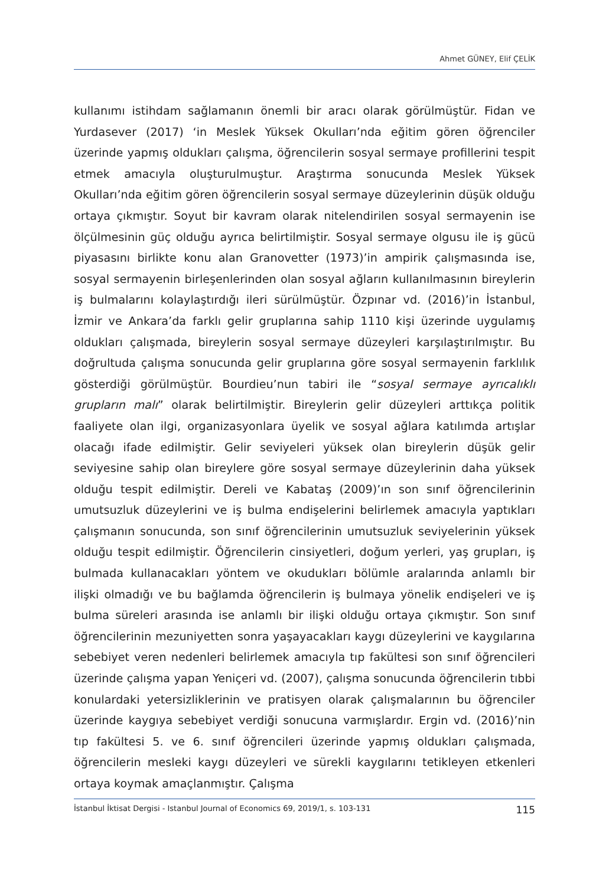Ahmet GÜNEY, Elif ÇELİK
kullanımı istihdam sağlamanın önemli bir aracı olarak görülmüştür. Fidan ve Yurdasever (2017) ‘in Meslek Yüksek Okulları’nda eğitim gören öğrenciler üzerinde yapmış oldukları çalışma, öğrencilerin sosyal sermaye profillerini tespit etmek amacıyla oluşturulmuştur. Araştırma sonucunda Meslek Yüksek Okulları’nda eğitim gören öğrencilerin sosyal sermaye düzeylerinin düşük olduğu ortaya çıkmıştır. Soyut bir kavram olarak nitelendirilen sosyal sermayenin ise ölçülmesinin güç olduğu ayrıca belirtilmiştir. Sosyal sermaye olgusu ile iş gücü piyasasını birlikte konu alan Granovetter (1973)’in ampirik çalışmasında ise, sosyal sermayenin birleşenlerinden olan sosyal ağların kullanılmasının bireylerin iş bulmalarını kolaylaştırdığı ileri sürülmüştür. Özpınar vd. (2016)’in İstanbul, İzmir ve Ankara’da farklı gelir gruplarına sahip 1110 kişi üzerinde uygulamış oldukları çalışmada, bireylerin sosyal sermaye düzeyleri karşılaştırılmıştır. Bu doğrultuda çalışma sonucunda gelir gruplarına göre sosyal sermayenin farklılık gösterdiği görülmüştür. Bourdieu’nun tabiri ile “sosyal sermaye ayrıcalıklı grupların malı” olarak belirtilmiştir. Bireylerin gelir düzeyleri arttıkça politik faaliyete olan ilgi, organizasyonlara üyelik ve sosyal ağlara katılımda artışlar olacağı ifade edilmiştir. Gelir seviyeleri yüksek olan bireylerin düşük gelir seviyesine sahip olan bireylere göre sosyal sermaye düzeylerinin daha yüksek olduğu tespit edilmiştir. Dereli ve Kabataş (2009)’ın son sınıf öğrencilerinin umutsuzluk düzeylerini ve iş bulma endişelerini belirlemek amacıyla yaptıkları çalışmanın sonucunda, son sınıf öğrencilerinin umutsuzluk seviyelerinin yüksek olduğu tespit edilmiştir. Öğrencilerin cinsiyetleri, doğum yerleri, yaş grupları, iş bulmada kullanacakları yöntem ve okudukları bölümle aralarında anlamlı bir ilişki olmadığı ve bu bağlamda öğrencilerin iş bulmaya yönelik endişeleri ve iş bulma süreleri arasında ise anlamlı bir ilişki olduğu ortaya çıkmıştır. Son sınıf öğrencilerinin mezuniyetten sonra yaşayacakları kaygı düzeylerini ve kaygılarına sebebiyet veren nedenleri belirlemek amacıyla tıp fakültesi son sınıf öğrencileri üzerinde çalışma yapan Yeniçeri vd. (2007), çalışma sonucunda öğrencilerin tıbbi konulardaki yetersizliklerinin ve pratisyen olarak çalışmalarının bu öğrenciler üzerinde kaygıya sebebiyet verdiği sonucuna varmışlardır. Ergin vd. (2016)’nin tıp fakültesi 5. ve 6. sınıf öğrencileri üzerinde yapmış oldukları çalışmada, öğrencilerin mesleki kaygı düzeyleri ve sürekli kaygılarını tetikleyen etkenleri ortaya koymak amaçlanmıştır. Çalışma
İstanbul İktisat Dergisi - Istanbul Journal of Economics 69, 2019/1, s. 103-131 115